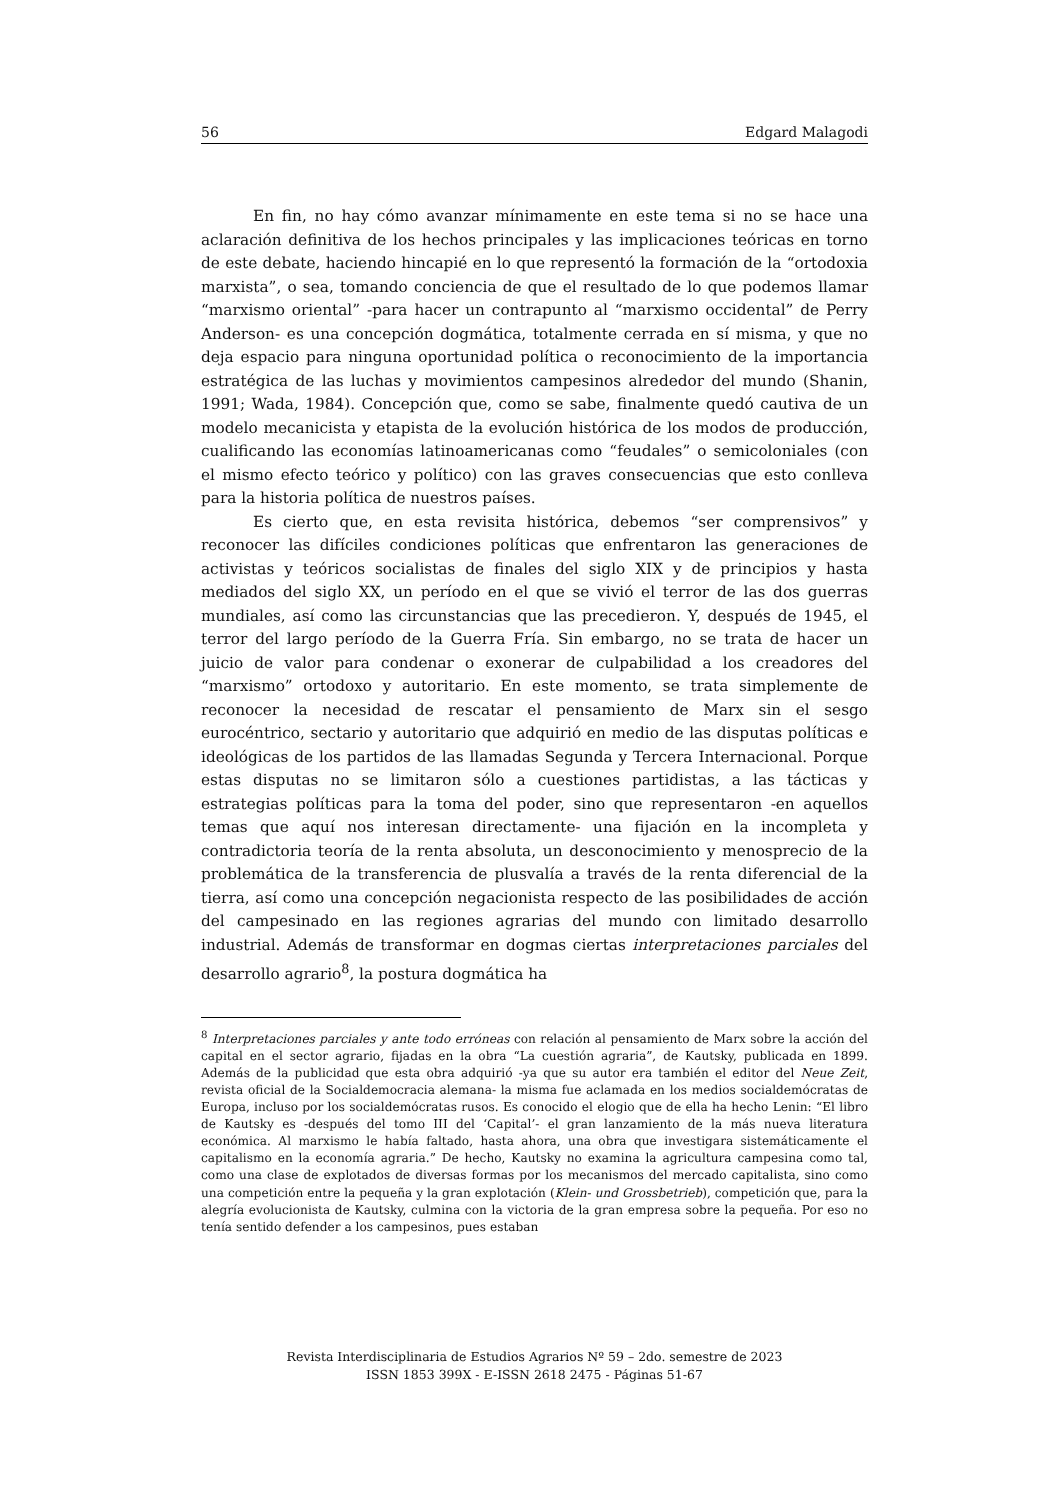56 Edgard Malagodi
En fin, no hay cómo avanzar mínimamente en este tema si no se hace una aclaración definitiva de los hechos principales y las implicaciones teóricas en torno de este debate, haciendo hincapié en lo que representó la formación de la “ortodoxia marxista”, o sea, tomando conciencia de que el resultado de lo que podemos llamar “marxismo oriental” -para hacer un contrapunto al “marxismo occidental” de Perry Anderson- es una concepción dogmática, totalmente cerrada en sí misma, y que no deja espacio para ninguna oportunidad política o reconocimiento de la importancia estratégica de las luchas y movimientos campesinos alrededor del mundo (Shanin, 1991; Wada, 1984). Concepción que, como se sabe, finalmente quedó cautiva de un modelo mecanicista y etapista de la evolución histórica de los modos de producción, cualificando las economías latinoamericanas como “feudales” o semicoloniales (con el mismo efecto teórico y político) con las graves consecuencias que esto conlleva para la historia política de nuestros países.
Es cierto que, en esta revisita histórica, debemos “ser comprensivos” y reconocer las difíciles condiciones políticas que enfrentaron las generaciones de activistas y teóricos socialistas de finales del siglo XIX y de principios y hasta mediados del siglo XX, un período en el que se vivió el terror de las dos guerras mundiales, así como las circunstancias que las precedieron. Y, después de 1945, el terror del largo período de la Guerra Fría. Sin embargo, no se trata de hacer un juicio de valor para condenar o exonerar de culpabilidad a los creadores del “marxismo” ortodoxo y autoritario. En este momento, se trata simplemente de reconocer la necesidad de rescatar el pensamiento de Marx sin el sesgo eurocéntrico, sectario y autoritario que adquirió en medio de las disputas políticas e ideológicas de los partidos de las llamadas Segunda y Tercera Internacional. Porque estas disputas no se limitaron sólo a cuestiones partidistas, a las tácticas y estrategias políticas para la toma del poder, sino que representaron -en aquellos temas que aquí nos interesan directamente- una fijación en la incompleta y contradictoria teoría de la renta absoluta, un desconocimiento y menosprecio de la problemática de la transferencia de plusvalía a través de la renta diferencial de la tierra, así como una concepción negacionista respecto de las posibilidades de acción del campesinado en las regiones agrarias del mundo con limitado desarrollo industrial. Además de transformar en dogmas ciertas interpretaciones parciales del desarrollo agrario<sup>8</sup>, la postura dogmática ha
<sup>8</sup> Interpretaciones parciales y ante todo erróneas con relación al pensamiento de Marx sobre la acción del capital en el sector agrario, fijadas en la obra “La cuestión agraria”, de Kautsky, publicada en 1899. Además de la publicidad que esta obra adquirió -ya que su autor era también el editor del Neue Zeit, revista oficial de la Socialdemocracia alemana- la misma fue aclamada en los medios socialdemócratas de Europa, incluso por los socialdemócratas rusos. Es conocido el elogio que de ella ha hecho Lenin: “El libro de Kautsky es -después del tomo III del ‘Capital’- el gran lanzamiento de la más nueva literatura económica. Al marxismo le había faltado, hasta ahora, una obra que investigara sistemáticamente el capitalismo en la economía agraria.” De hecho, Kautsky no examina la agricultura campesina como tal, como una clase de explotados de diversas formas por los mecanismos del mercado capitalista, sino como una competición entre la pequeña y la gran explotación (Klein- und Grossbetrieb), competición que, para la alegría evolucionista de Kautsky, culmina con la victoria de la gran empresa sobre la pequeña. Por eso no tenía sentido defender a los campesinos, pues estaban
Revista Interdisciplinaria de Estudios Agrarios Nº 59 – 2do. semestre de 2023
ISSN 1853 399X - E-ISSN 2618 2475 - Páginas 51-67